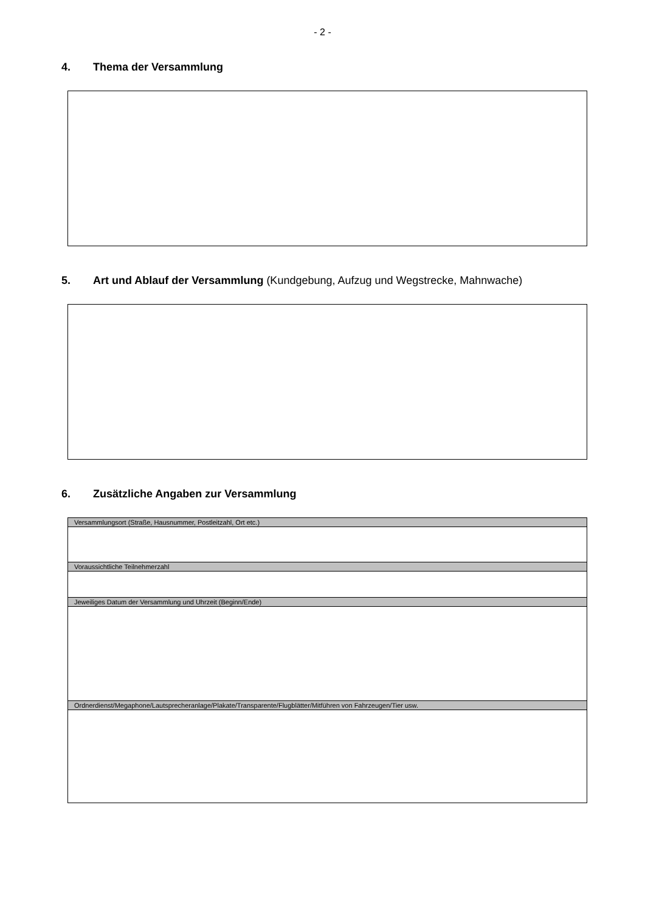- 2 -
4. Thema der Versammlung
5. Art und Ablauf der Versammlung (Kundgebung, Aufzug und Wegstrecke, Mahnwache)
6. Zusätzliche Angaben zur Versammlung
| Versammlungsort (Straße, Hausnummer, Postleitzahl, Ort etc.) |
| --- |
| Voraussichtliche Teilnehmerzahl |
| Jeweiliges Datum der Versammlung und Uhrzeit (Beginn/Ende) |
| Ordnerdienst/Megaphone/Lautsprecheranlage/Plakate/Transparente/Flugblätter/Mitführen von Fahrzeugen/Tier usw. |